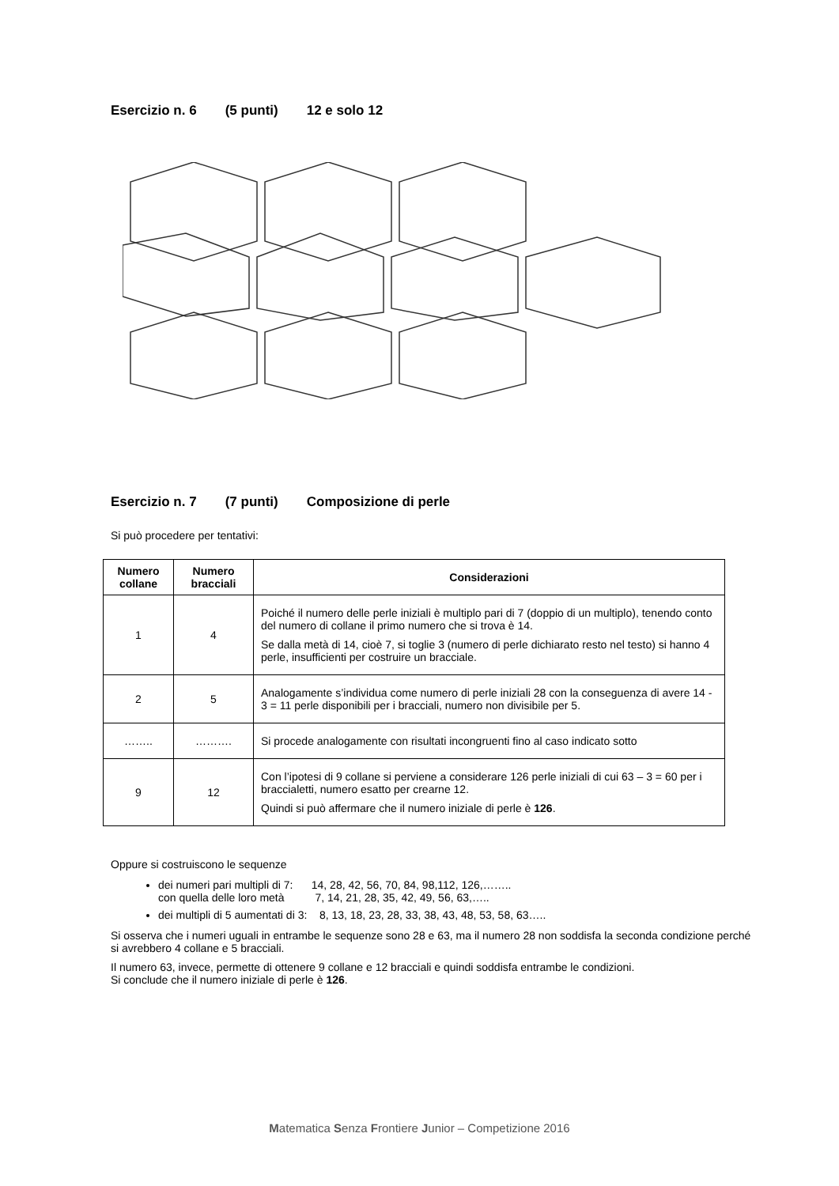Esercizio n. 6 (5 punti) 12 e solo 12
Esercizio n. 7 (7 punti) Composizione di perle
Si può procedere per tentativi:
| Numero collane | Numero bracciali | Considerazioni |
| --- | --- | --- |
| 1 | 4 | Poiché il numero delle perle iniziali è multiplo pari di 7 (doppio di un multiplo), tenendo conto del numero di collane il primo numero che si trova è 14. Se dalla metà di 14, cioè 7, si toglie 3 (numero di perle dichiarato resto nel testo) si hanno 4 perle, insufficienti per costruire un bracciale. |
| 2 | 5 | Analogamente s’individua come numero di perle iniziali 28 con la conseguenza di avere 14 - 3 = 11 perle disponibili per i bracciali, numero non divisibile per 5. |
| …….. | ………. | Si procede analogamente con risultati incongruenti fino al caso indicato sotto |
| 9 | 12 | Con l’ipotesi di 9 collane si perviene a considerare 126 perle iniziali di cui 63 – 3 = 60 per i braccialetti, numero esatto per crearne 12. Quindi si può affermare che il numero iniziale di perle è 126 . |
Oppure si costruiscono le sequenze
dei numeri pari multipli di 7: 14, 28, 42, 56, 70, 84, 98,112, 126,……..
con quella delle loro metà 7, 14, 21, 28, 35, 42, 49, 56, 63,…..
dei multipli di 5 aumentati di 3: 8, 13, 18, 23, 28, 33, 38, 43, 48, 53, 58, 63…..
Si osserva che i numeri uguali in entrambe le sequenze sono 28 e 63, ma il numero 28 non soddisfa la seconda condizione perché si avrebbero 4 collane e 5 bracciali.
Il numero 63, invece, permette di ottenere 9 collane e 12 bracciali e quindi soddisfa entrambe le condizioni.
Si conclude che il numero iniziale di perle è 126.
Matematica Senza Frontiere Junior – Competizione 2016